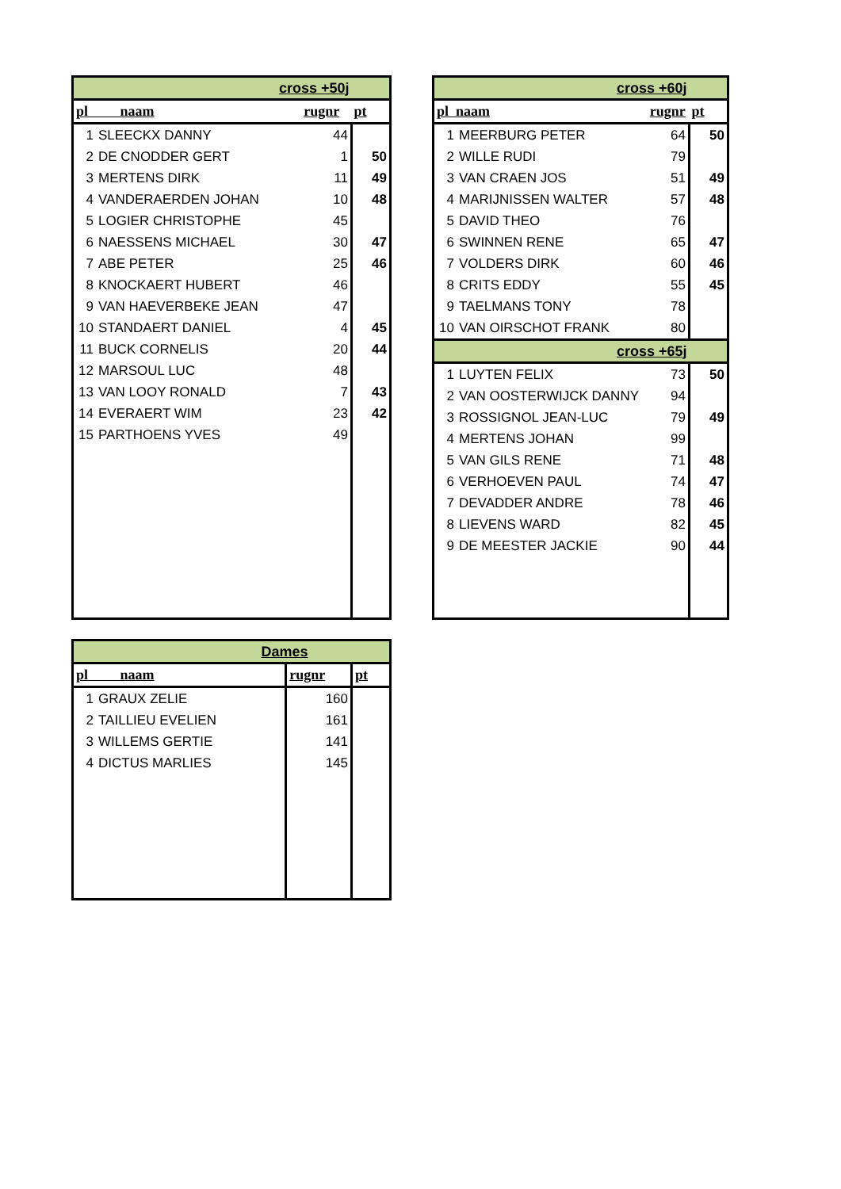| cross +50j | | | |
| pl naam | | rugnr | pt |
| 1 | SLEECKX DANNY | 44 | |
| 2 | DE CNODDER GERT | 1 | 50 |
| 3 | MERTENS DIRK | 11 | 49 |
| 4 | VANDERAERDEN JOHAN | 10 | 48 |
| 5 | LOGIER CHRISTOPHE | 45 | |
| 6 | NAESSENS MICHAEL | 30 | 47 |
| 7 | ABE PETER | 25 | 46 |
| 8 | KNOCKAERT HUBERT | 46 | |
| 9 | VAN HAEVERBEKE JEAN | 47 | |
| 10 | STANDAERT DANIEL | 4 | 45 |
| 11 | BUCK CORNELIS | 20 | 44 |
| 12 | MARSOUL LUC | 48 | |
| 13 | VAN LOOY RONALD | 7 | 43 |
| 14 | EVERAERT WIM | 23 | 42 |
| 15 | PARTHOENS YVES | 49 | |
| cross +60j | | | |
| pl naam | | rugnr | pt |
| 1 | MEERBURG PETER | 64 | 50 |
| 2 | WILLE RUDI | 79 | |
| 3 | VAN CRAEN JOS | 51 | 49 |
| 4 | MARIJNISSEN WALTER | 57 | 48 |
| 5 | DAVID THEO | 76 | |
| 6 | SWINNEN RENE | 65 | 47 |
| 7 | VOLDERS DIRK | 60 | 46 |
| 8 | CRITS EDDY | 55 | 45 |
| 9 | TAELMANS TONY | 78 | |
| 10 | VAN OIRSCHOT FRANK | 80 | |
| cross +65j | | | |
| 1 | LUYTEN FELIX | 73 | 50 |
| 2 | VAN OOSTERWIJCK DANNY | 94 | |
| 3 | ROSSIGNOL JEAN-LUC | 79 | 49 |
| 4 | MERTENS JOHAN | 99 | |
| 5 | VAN GILS RENE | 71 | 48 |
| 6 | VERHOEVEN PAUL | 74 | 47 |
| 7 | DEVADDER ANDRE | 78 | 46 |
| 8 | LIEVENS WARD | 82 | 45 |
| 9 | DE MEESTER JACKIE | 90 | 44 |
| Dames | | | |
| pl naam | | rugnr | pt |
| 1 | GRAUX ZELIE | 160 | |
| 2 | TAILLIEU EVELIEN | 161 | |
| 3 | WILLEMS GERTIE | 141 | |
| 4 | DICTUS MARLIES | 145 | |